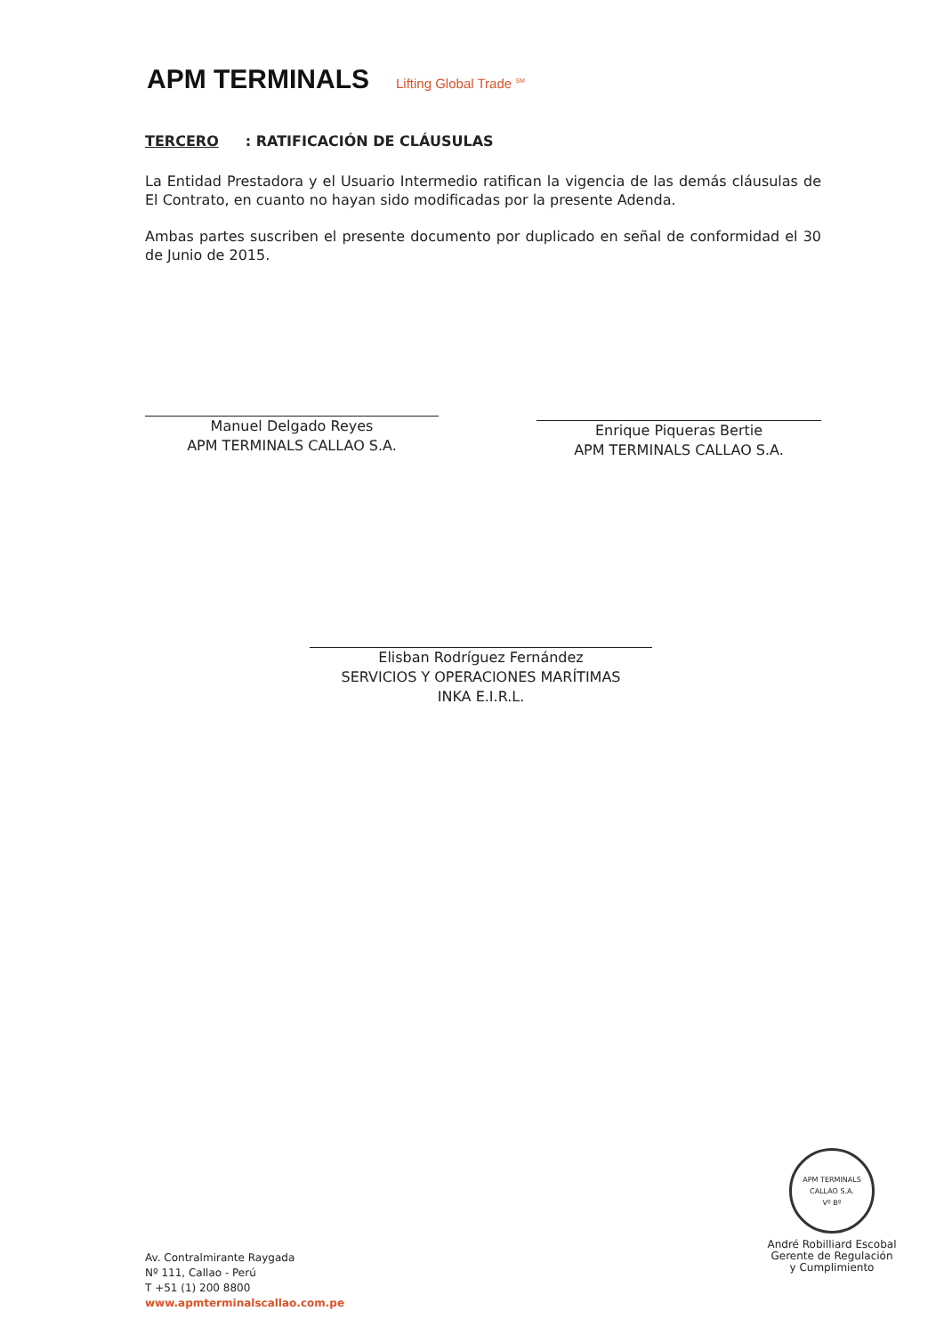APM TERMINALS Lifting Global Trade <sup>SM</sup>
TERCERO: RATIFICACIÓN DE CLÁUSULAS
La Entidad Prestadora y el Usuario Intermedio ratifican la vigencia de las demás cláusulas de El Contrato, en cuanto no hayan sido modificadas por la presente Adenda.
Ambas partes suscriben el presente documento por duplicado en señal de conformidad el 30 de Junio de 2015.
Manuel Delgado Reyes
APM TERMINALS CALLAO S.A.
Enrique Piqueras Bertie
APM TERMINALS CALLAO S.A.
Elisban Rodríguez Fernández
SERVICIOS Y OPERACIONES MARÍTIMAS
INKA E.I.R.L.
APM TERMINALS CALLAO S.A.
Vº Bº
André Robilliard Escobal
Gerente de Regulación
y Cumplimiento
Av. Contralmirante Raygada
Nº 111, Callao - Perú
T +51 (1) 200 8800
www.apmterminalscallao.com.pe